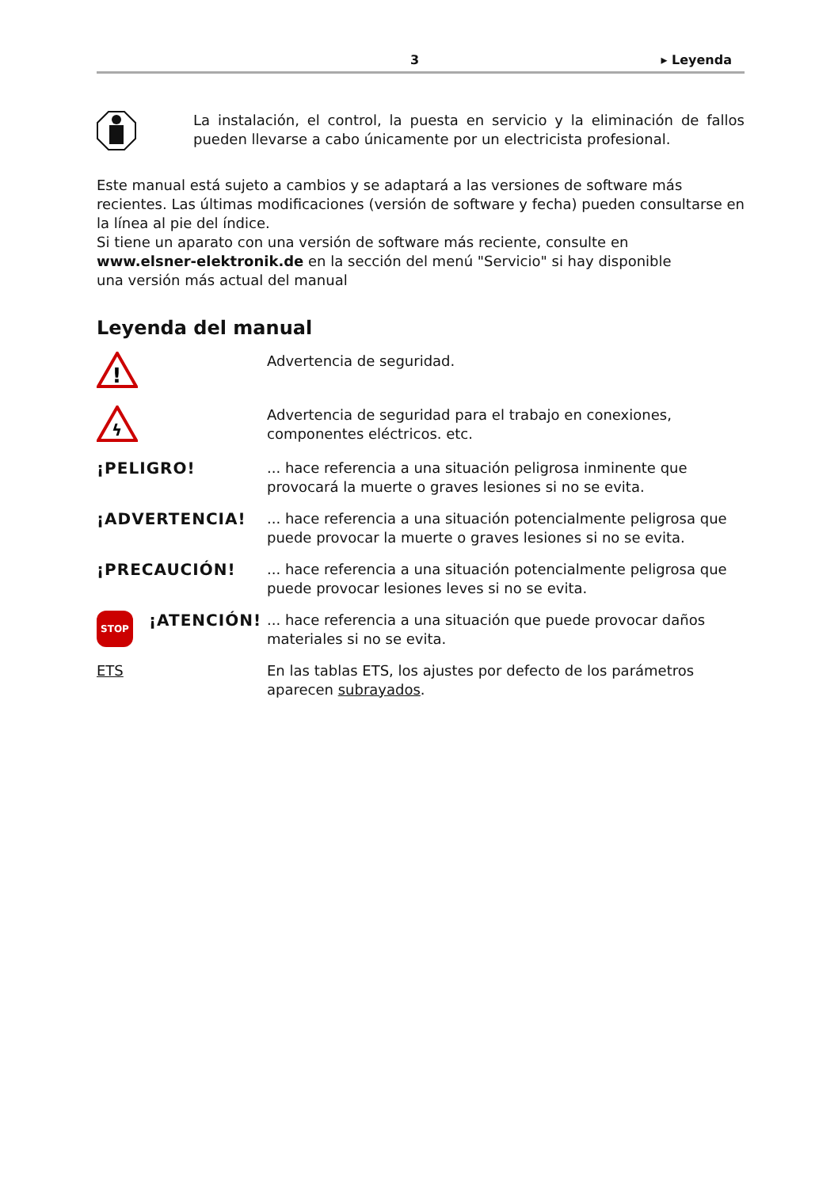3 ▸ Leyenda
La instalación, el control, la puesta en servicio y la eliminación de fallos pueden llevarse a cabo únicamente por un electricista profesional.
Este manual está sujeto a cambios y se adaptará a las versiones de software más recientes. Las últimas modificaciones (versión de software y fecha) pueden consultarse en la línea al pie del índice.
Si tiene un aparato con una versión de software más reciente, consulte en
www.elsner-elektronik.de en la sección del menú "Servicio" si hay disponible
una versión más actual del manual
Leyenda del manual
!
Advertencia de seguridad.
ϟ
Advertencia de seguridad para el trabajo en conexiones, componentes eléctricos. etc.
¡PELIGRO! ... hace referencia a una situación peligrosa inminente que provocará la muerte o graves lesiones si no se evita.
¡ADVERTENCIA! ... hace referencia a una situación potencialmente peligrosa que puede provocar la muerte o graves lesiones si no se evita.
¡PRECAUCIÓN! ... hace referencia a una situación potencialmente peligrosa que puede provocar lesiones leves si no se evita.
STOP ¡ATENCIÓN! ... hace referencia a una situación que puede provocar daños materiales si no se evita.
ETS En las tablas ETS, los ajustes por defecto de los parámetros aparecen subrayados.